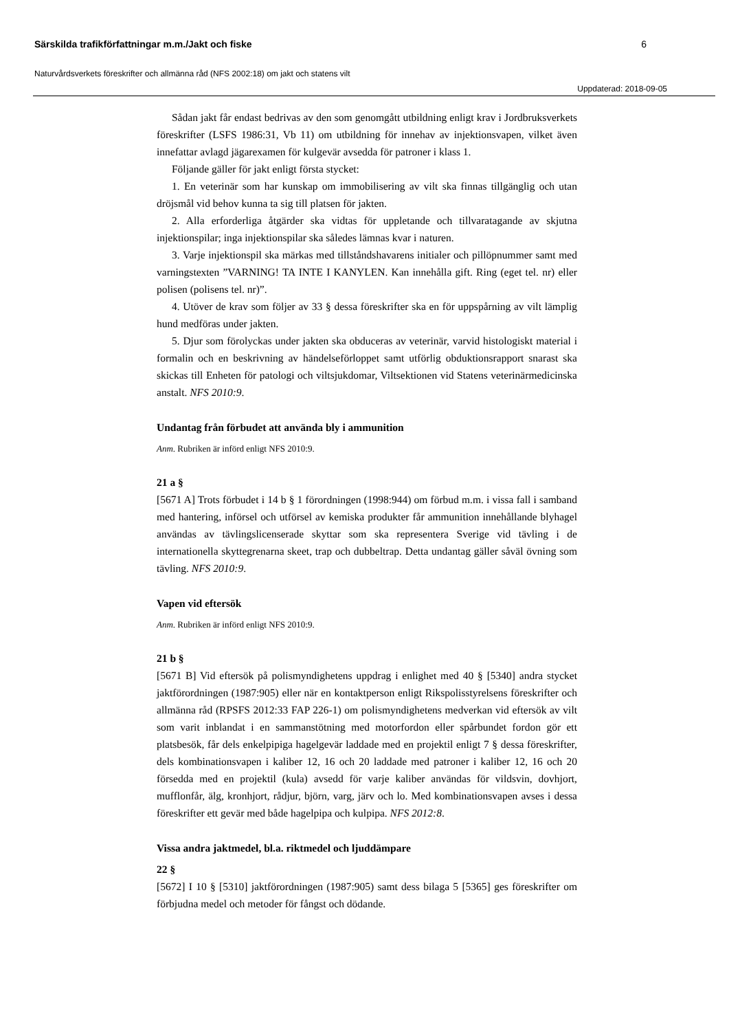Särskilda trafikförfattningar m.m./Jakt och fiske 6
Naturvårdsverkets föreskrifter och allmänna råd (NFS 2002:18) om jakt och statens vilt
Uppdaterad: 2018-09-05
Sådan jakt får endast bedrivas av den som genomgått utbildning enligt krav i Jordbruksverkets föreskrifter (LSFS 1986:31, Vb 11) om utbildning för innehav av injektionsvapen, vilket även innefattar avlagd jägarexamen för kulgevär avsedda för patroner i klass 1.
Följande gäller för jakt enligt första stycket:
1. En veterinär som har kunskap om immobilisering av vilt ska finnas tillgänglig och utan dröjsmål vid behov kunna ta sig till platsen för jakten.
2. Alla erforderliga åtgärder ska vidtas för uppletande och tillvaratagande av skjutna injektionspilar; inga injektionspilar ska således lämnas kvar i naturen.
3. Varje injektionspil ska märkas med tillståndshavarens initialer och pillöpnummer samt med varningstexten ”VARNING! TA INTE I KANYLEN. Kan innehålla gift. Ring (eget tel. nr) eller polisen (polisens tel. nr)”.
4. Utöver de krav som följer av 33 § dessa föreskrifter ska en för uppspårning av vilt lämplig hund medföras under jakten.
5. Djur som förolyckas under jakten ska obduceras av veterinär, varvid histologiskt material i formalin och en beskrivning av händelseförloppet samt utförlig obduktionsrapport snarast ska skickas till Enheten för patologi och viltsjukdomar, Viltsektionen vid Statens veterinärmedicinska anstalt. NFS 2010:9.
Undantag från förbudet att använda bly i ammunition
Anm. Rubriken är införd enligt NFS 2010:9.
21 a §
[5671 A] Trots förbudet i 14 b § 1 förordningen (1998:944) om förbud m.m. i vissa fall i samband med hantering, införsel och utförsel av kemiska produkter får ammunition innehållande blyhagel användas av tävlingslicenserade skyttar som ska representera Sverige vid tävling i de internationella skyttegrenarna skeet, trap och dubbeltrap. Detta undantag gäller såväl övning som tävling. NFS 2010:9.
Vapen vid eftersök
Anm. Rubriken är införd enligt NFS 2010:9.
21 b §
[5671 B] Vid eftersök på polismyndighetens uppdrag i enlighet med 40 § [5340] andra stycket jaktförordningen (1987:905) eller när en kontaktperson enligt Rikspolisstyrelsens föreskrifter och allmänna råd (RPSFS 2012:33 FAP 226-1) om polismyndighetens medverkan vid eftersök av vilt som varit inblandat i en sammanstötning med motorfordon eller spårbundet fordon gör ett platsbesök, får dels enkelpipiga hagelgevär laddade med en projektil enligt 7 § dessa föreskrifter, dels kombinationsvapen i kaliber 12, 16 och 20 laddade med patroner i kaliber 12, 16 och 20 försedda med en projektil (kula) avsedd för varje kaliber användas för vildsvin, dovhjort, mufflonfår, älg, kronhjort, rådjur, björn, varg, järv och lo. Med kombinationsvapen avses i dessa föreskrifter ett gevär med både hagelpipa och kulpipa. NFS 2012:8.
Vissa andra jaktmedel, bl.a. riktmedel och ljuddämpare
22 §
[5672] I 10 § [5310] jaktförordningen (1987:905) samt dess bilaga 5 [5365] ges föreskrifter om förbjudna medel och metoder för fångst och dödande.